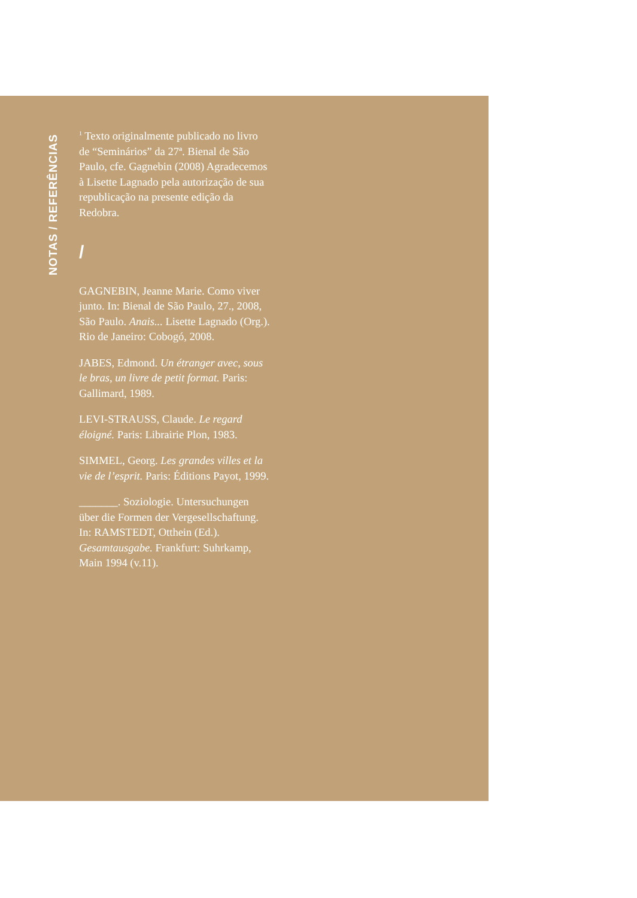NOTAS / REFERÊNCIAS
<sup>1</sup> Texto originalmente publicado no livro de “Seminários” da 27ª. Bienal de São Paulo, cfe. Gagnebin (2008) Agradecemos à Lisette Lagnado pela autorização de sua republicação na presente edição da Redobra.
/
GAGNEBIN, Jeanne Marie. Como viver junto. In: Bienal de São Paulo, 27., 2008, São Paulo. Anais... Lisette Lagnado (Org.). Rio de Janeiro: Cobogó, 2008.
JABES, Edmond. Un étranger avec, sous le bras, un livre de petit format. Paris: Gallimard, 1989.
LEVI-STRAUSS, Claude. Le regard éloigné. Paris: Librairie Plon, 1983.
SIMMEL, Georg. Les grandes villes et la vie de l’esprit. Paris: Éditions Payot, 1999.
_______. Soziologie. Untersuchungen über die Formen der Vergesellschaftung. In: RAMSTEDT, Otthein (Ed.). Gesamtausgabe. Frankfurt: Suhrkamp, Main 1994 (v.11).